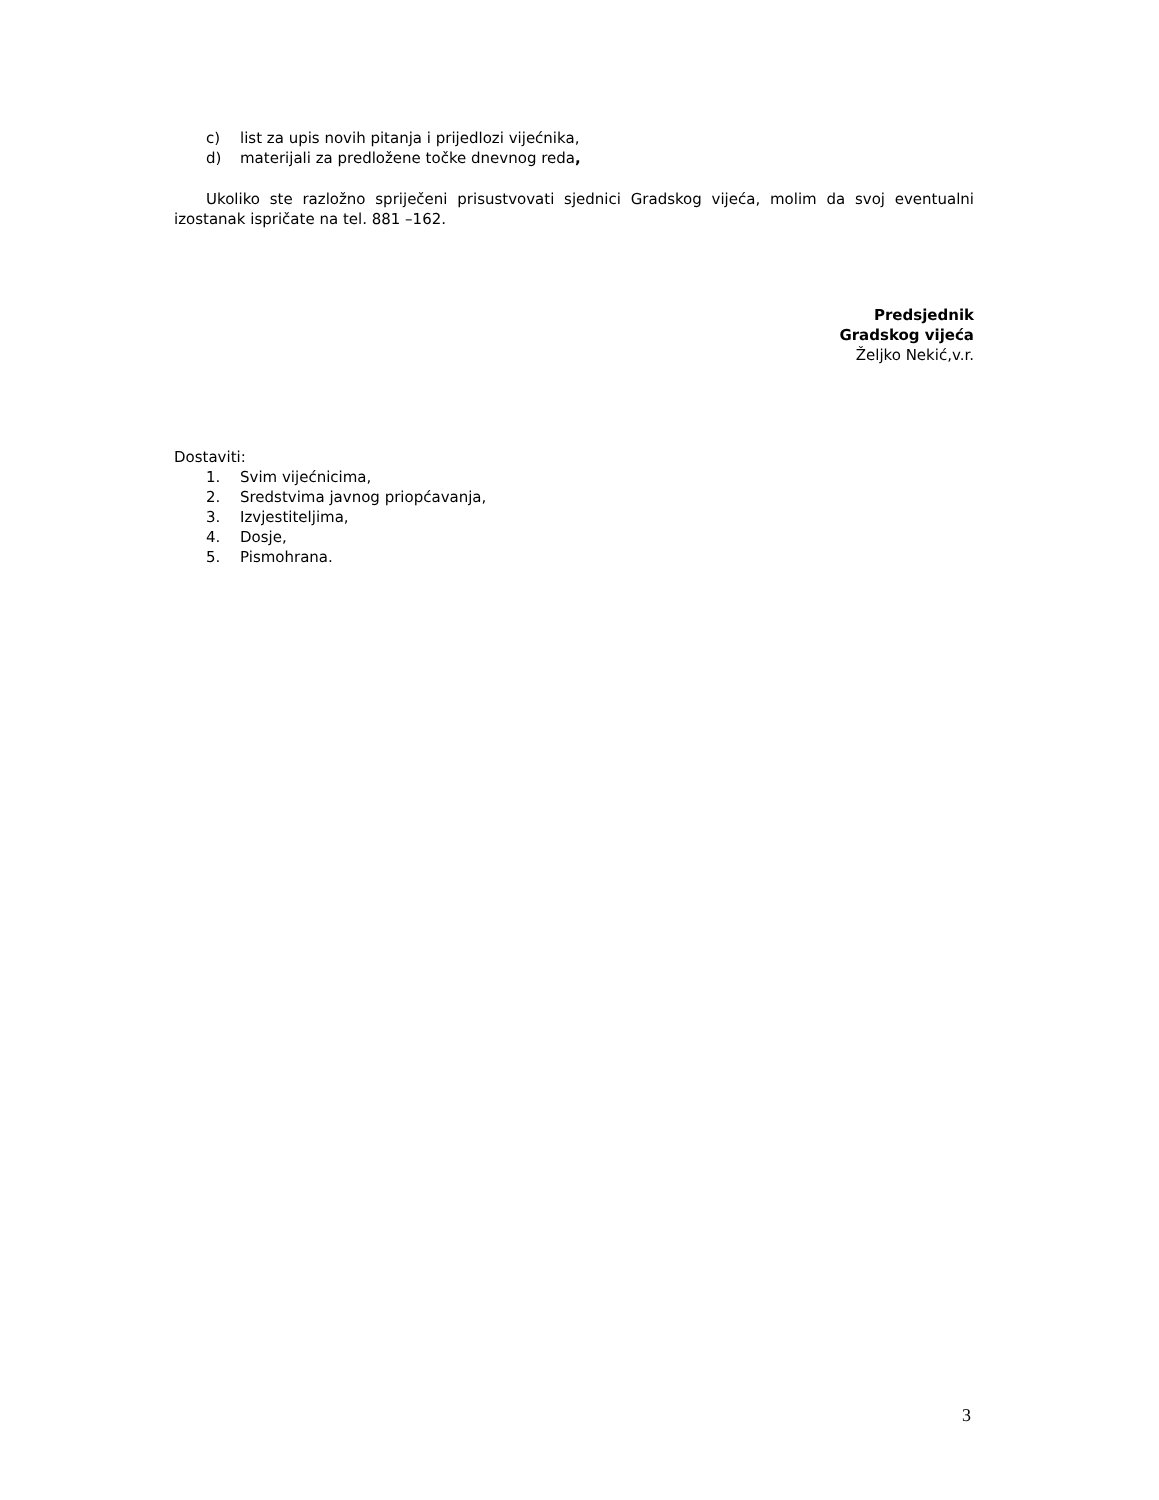c) list za upis novih pitanja i prijedlozi vijećnika,
d) materijali za predložene točke dnevnog reda,
Ukoliko ste razložno spriječeni prisustvovati sjednici Gradskog vijeća, molim da svoj eventualni izostanak ispričate na tel. 881 –162.
Predsjednik
Gradskog vijeća
Željko Nekić,v.r.
Dostaviti:
1. Svim vijećnicima,
2. Sredstvima javnog priopćavanja,
3. Izvjestiteljima,
4. Dosje,
5. Pismohrana.
3